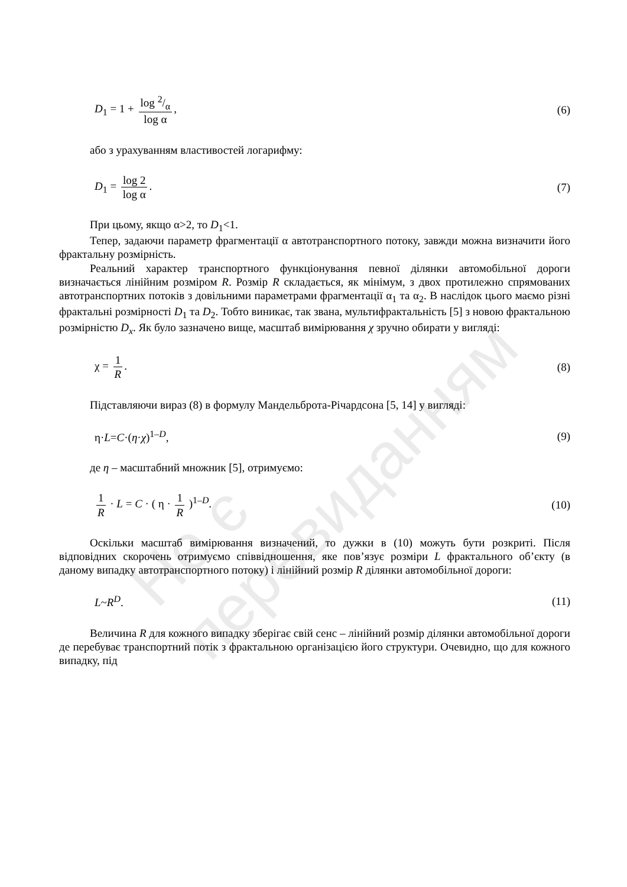D<sub>1</sub> = 1 + log 2/α log α, (6)
або з урахуванням властивостей логарифму:
D<sub>1</sub> = log 2 log α. (7)
При цьому, якщо α>2, то D<sub>1</sub><1.
Тепер, задаючи параметр фрагментації α автотранспортного потоку, завжди можна визначити його фрактальну розмірність.
Реальний характер транспортного функціонування певної ділянки автомобільної дороги визначається лінійним розміром R. Розмір R складається, як мінімум, з двох протилежно спрямованих автотранспортних потоків з довільними параметрами фрагментації α<sub>1</sub> та α<sub>2</sub>. В наслідок цього маємо різні фрактальні розмірності D<sub>1</sub> та D<sub>2</sub>. Тобто виникає, так звана, мультифрактальність [5] з новою фрактальною розмірністю D<sub>x</sub>. Як було зазначено вище, масштаб вимірювання χ зручно обирати у вигляді:
χ = 1 R. (8)
Підставляючи вираз (8) в формулу Мандельброта-Річардсона [5, 14] у вигляді:
η·L=C·(η·χ)<sup>1–D</sup>, (9)
де η – масштабний множник [5], отримуємо:
1 R · L = C · ( η · 1 R )<sup>1–D</sup>. (10)
Оскільки масштаб вимірювання визначений, то дужки в (10) можуть бути розкриті. Після відповідних скорочень отримуємо співвідношення, яке пов’язує розміри L фрактального об’єкту (в даному випадку автотранспортного потоку) і лінійний розмір R ділянки автомобільної дороги:
L~R<sup>D</sup>. (11)
Величина R для кожного випадку зберігає свій сенс – лінійний розмір ділянки автомобільної дороги де перебуває транспортний потік з фрактальною організацією його структури. Очевидно, що для кожного випадку, під
Не є перевиданням